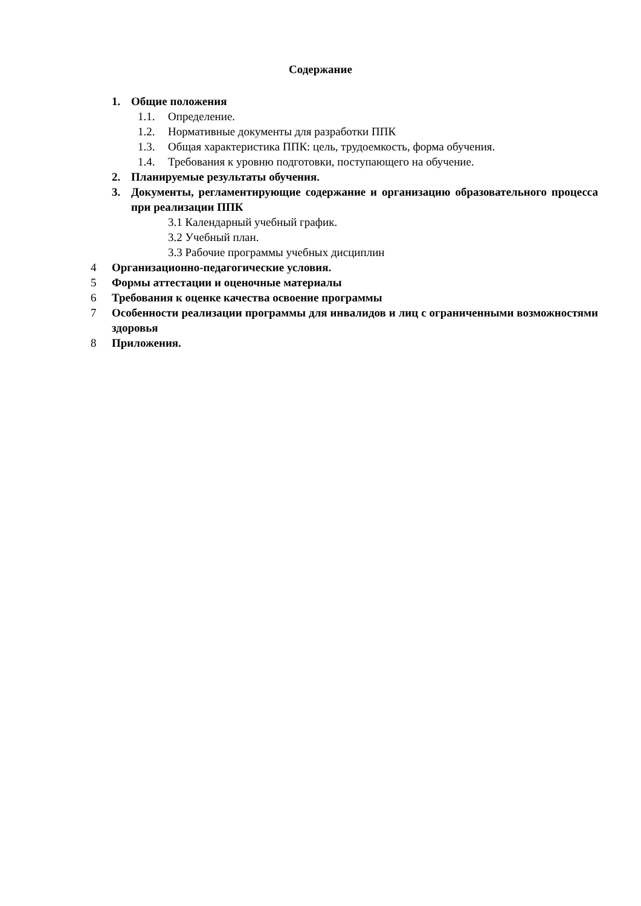Содержание
1. Общие положения
1.1. Определение.
1.2. Нормативные документы для разработки ППК
1.3. Общая характеристика ППК: цель, трудоемкость, форма обучения.
1.4. Требования к уровню подготовки, поступающего на обучение.
2. Планируемые результаты обучения.
3. Документы, регламентирующие содержание и организацию образовательного процесса при реализации ППК
3.1 Календарный учебный график.
3.2 Учебный план.
3.3 Рабочие программы учебных дисциплин
4 Организационно-педагогические условия.
5 Формы аттестации и оценочные материалы
6 Требования к оценке качества освоение программы
7 Особенности реализации программы для инвалидов и лиц с ограниченными возможностями здоровья
8 Приложения.